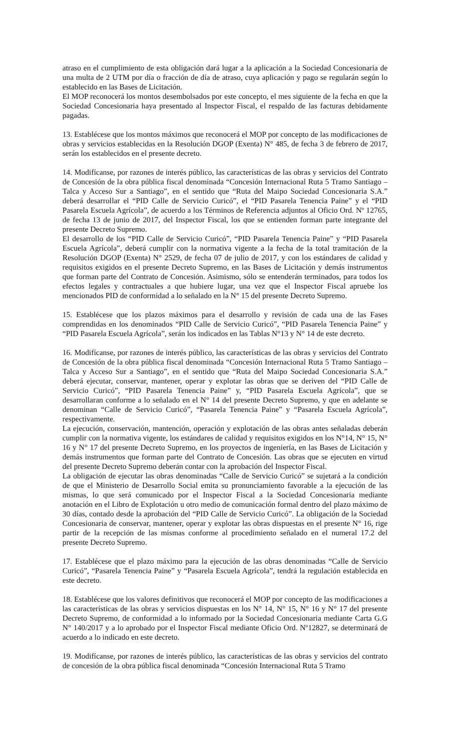atraso en el cumplimiento de esta obligación dará lugar a la aplicación a la Sociedad Concesionaria de una multa de 2 UTM por día o fracción de día de atraso, cuya aplicación y pago se regularán según lo establecido en las Bases de Licitación.
El MOP reconocerá los montos desembolsados por este concepto, el mes siguiente de la fecha en que la Sociedad Concesionaria haya presentado al Inspector Fiscal, el respaldo de las facturas debidamente pagadas.
13. Establécese que los montos máximos que reconocerá el MOP por concepto de las modificaciones de obras y servicios establecidas en la Resolución DGOP (Exenta) N° 485, de fecha 3 de febrero de 2017, serán los establecidos en el presente decreto.
14. Modifícanse, por razones de interés público, las características de las obras y servicios del Contrato de Concesión de la obra pública fiscal denominada “Concesión Internacional Ruta 5 Tramo Santiago – Talca y Acceso Sur a Santiago”, en el sentido que “Ruta del Maipo Sociedad Concesionaria S.A.” deberá desarrollar el “PID Calle de Servicio Curicó”, el “PID Pasarela Tenencia Paine” y el “PID Pasarela Escuela Agrícola”, de acuerdo a los Términos de Referencia adjuntos al Oficio Ord. Nº 12765, de fecha 13 de junio de 2017, del Inspector Fiscal, los que se entienden forman parte integrante del presente Decreto Supremo.
El desarrollo de los “PID Calle de Servicio Curicó”, “PID Pasarela Tenencia Paine” y “PID Pasarela Escuela Agrícola”, deberá cumplir con la normativa vigente a la fecha de la total tramitación de la Resolución DGOP (Exenta) N° 2529, de fecha 07 de julio de 2017, y con los estándares de calidad y requisitos exigidos en el presente Decreto Supremo, en las Bases de Licitación y demás instrumentos que forman parte del Contrato de Concesión. Asimismo, sólo se entenderán terminados, para todos los efectos legales y contractuales a que hubiere lugar, una vez que el Inspector Fiscal apruebe los mencionados PID de conformidad a lo señalado en la N° 15 del presente Decreto Supremo.
15. Establécese que los plazos máximos para el desarrollo y revisión de cada una de las Fases comprendidas en los denominados “PID Calle de Servicio Curicó”, “PID Pasarela Tenencia Paine” y “PID Pasarela Escuela Agrícola”, serán los indicados en las Tablas N°13 y N° 14 de este decreto.
16. Modifícanse, por razones de interés público, las características de las obras y servicios del Contrato de Concesión de la obra pública fiscal denominada “Concesión Internacional Ruta 5 Tramo Santiago – Talca y Acceso Sur a Santiago”, en el sentido que “Ruta del Maipo Sociedad Concesionaria S.A.” deberá ejecutar, conservar, mantener, operar y explotar las obras que se deriven del “PID Calle de Servicio Curicó”, “PID Pasarela Tenencia Paine” y, “PID Pasarela Escuela Agrícola”, que se desarrollaran conforme a lo señalado en el N° 14 del presente Decreto Supremo, y que en adelante se denominan “Calle de Servicio Curicó”, “Pasarela Tenencia Paine” y “Pasarela Escuela Agrícola”, respectivamente.
La ejecución, conservación, mantención, operación y explotación de las obras antes señaladas deberán cumplir con la normativa vigente, los estándares de calidad y requisitos exigidos en los N°14, N° 15, N° 16 y N° 17 del presente Decreto Supremo, en los proyectos de ingeniería, en las Bases de Licitación y demás instrumentos que forman parte del Contrato de Concesión. Las obras que se ejecuten en virtud del presente Decreto Supremo deberán contar con la aprobación del Inspector Fiscal.
La obligación de ejecutar las obras denominadas “Calle de Servicio Curicó” se sujetará a la condición de que el Ministerio de Desarrollo Social emita su pronunciamiento favorable a la ejecución de las mismas, lo que será comunicado por el Inspector Fiscal a la Sociedad Concesionaria mediante anotación en el Libro de Explotación u otro medio de comunicación formal dentro del plazo máximo de 30 días, contado desde la aprobación del “PID Calle de Servicio Curicó”. La obligación de la Sociedad Concesionaria de conservar, mantener, operar y explotar las obras dispuestas en el presente N° 16, rige partir de la recepción de las mismas conforme al procedimiento señalado en el numeral 17.2 del presente Decreto Supremo.
17. Establécese que el plazo máximo para la ejecución de las obras denominadas “Calle de Servicio Curicó”, “Pasarela Tenencia Paine” y “Pasarela Escuela Agrícola”, tendrá la regulación establecida en este decreto.
18. Establécese que los valores definitivos que reconocerá el MOP por concepto de las modificaciones a las características de las obras y servicios dispuestas en los N° 14, N° 15, N° 16 y N° 17 del presente Decreto Supremo, de conformidad a lo informado por la Sociedad Concesionaria mediante Carta G.G N° 140/2017 y a lo aprobado por el Inspector Fiscal mediante Oficio Ord. Nº12827, se determinará de acuerdo a lo indicado en este decreto.
19. Modifícanse, por razones de interés público, las características de las obras y servicios del contrato de concesión de la obra pública fiscal denominada “Concesión Internacional Ruta 5 Tramo